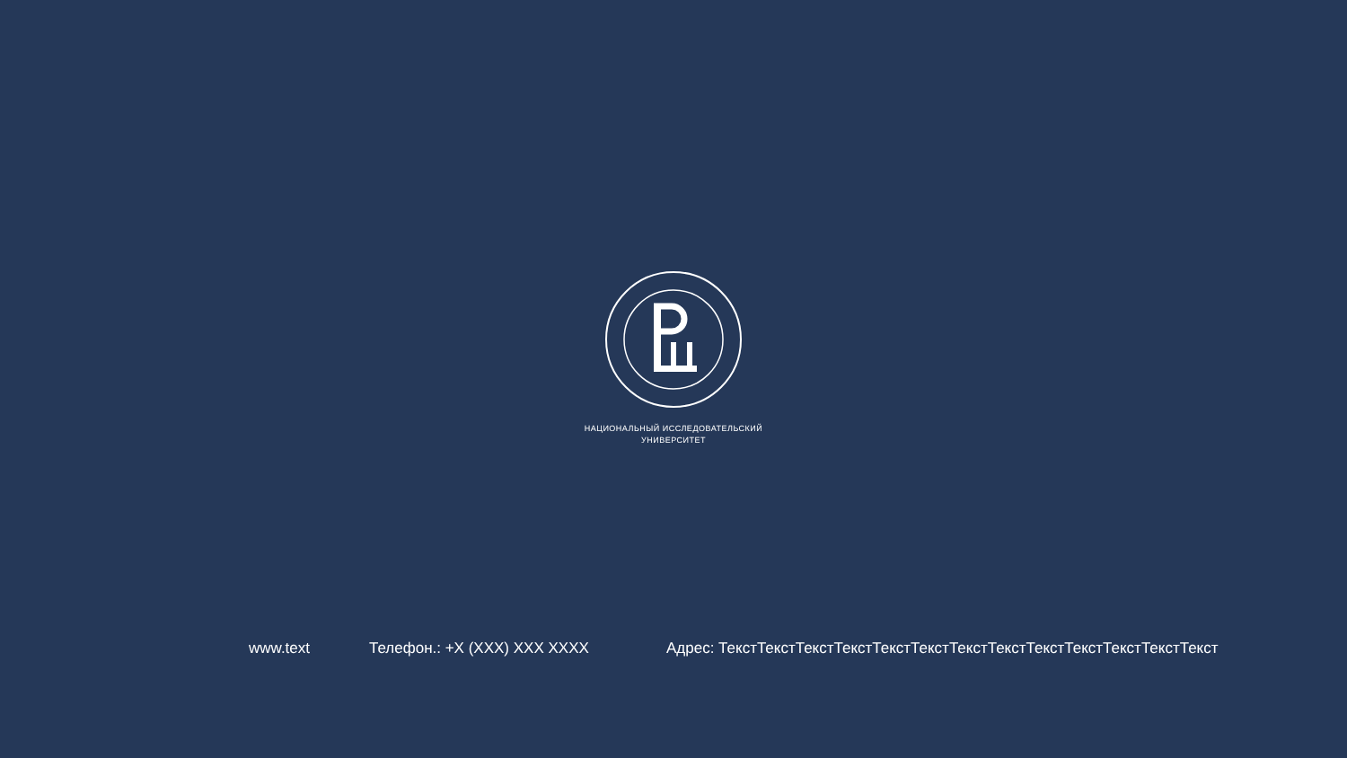НАЦИОНАЛЬНЫЙ ИССЛЕДОВАТЕЛЬСКИЙ
УНИВЕРСИТЕТ
www.text Телефон.: +X (XXX) XXX XXXX Адрес: ТекстТекстТекстТекстТекстТекстТекстТекстТекстТекстТекстТекстТекст